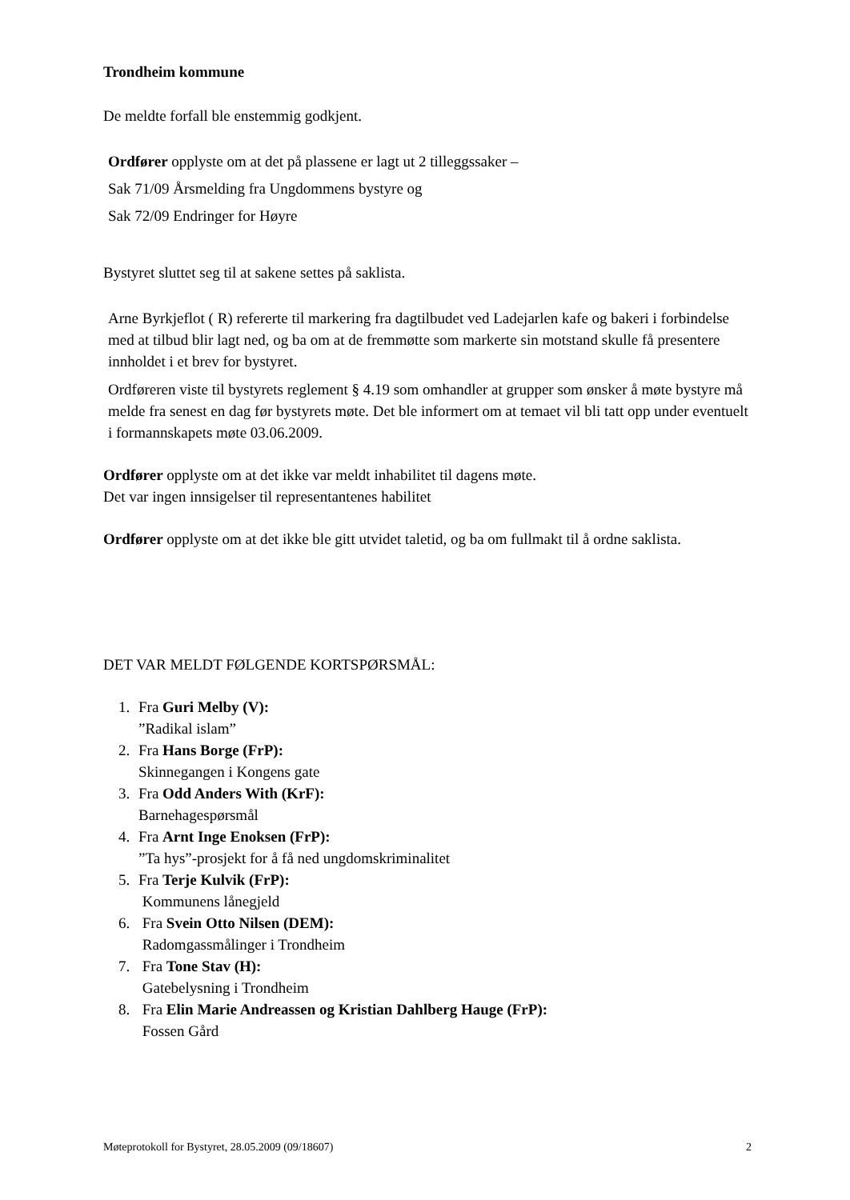Trondheim kommune
De meldte forfall ble enstemmig godkjent.
Ordfører opplyste om at det på plassene er lagt ut 2 tilleggssaker –
Sak 71/09 Årsmelding fra Ungdommens bystyre og
Sak 72/09 Endringer for Høyre
Bystyret sluttet seg til at sakene settes på saklista.
Arne Byrkjeflot ( R) refererte til markering fra dagtilbudet ved Ladejarlen kafe og bakeri i forbindelse med at tilbud blir lagt ned, og ba om at de fremmøtte som markerte sin motstand skulle få presentere innholdet i et brev for bystyret.
Ordføreren viste til bystyrets reglement § 4.19 som omhandler at grupper som ønsker å møte bystyre må melde fra senest en dag før bystyrets møte. Det ble informert om at temaet vil bli tatt opp under eventuelt i formannskapets møte 03.06.2009.
Ordfører opplyste om at det ikke var meldt inhabilitet til dagens møte.
Det var ingen innsigelser til representantenes habilitet
Ordfører opplyste om at det ikke ble gitt utvidet taletid, og ba om fullmakt til å ordne saklista.
DET VAR MELDT FØLGENDE KORTSPØRSMÅL:
1. Fra Guri Melby (V):
”Radikal islam”
2. Fra Hans Borge (FrP):
Skinnegangen i Kongens gate
3. Fra Odd Anders With (KrF):
Barnehagespørsmål
4. Fra Arnt Inge Enoksen (FrP):
”Ta hys”-prosjekt for å få ned ungdomskriminalitet
5. Fra Terje Kulvik (FrP):
Kommunens lånegjeld
6. Fra Svein Otto Nilsen (DEM):
Radomgassmålinger i Trondheim
7. Fra Tone Stav (H):
Gatebelysning i Trondheim
8. Fra Elin Marie Andreassen og Kristian Dahlberg Hauge (FrP):
Fossen Gård
Møteprotokoll for Bystyret, 28.05.2009 (09/18607) 2